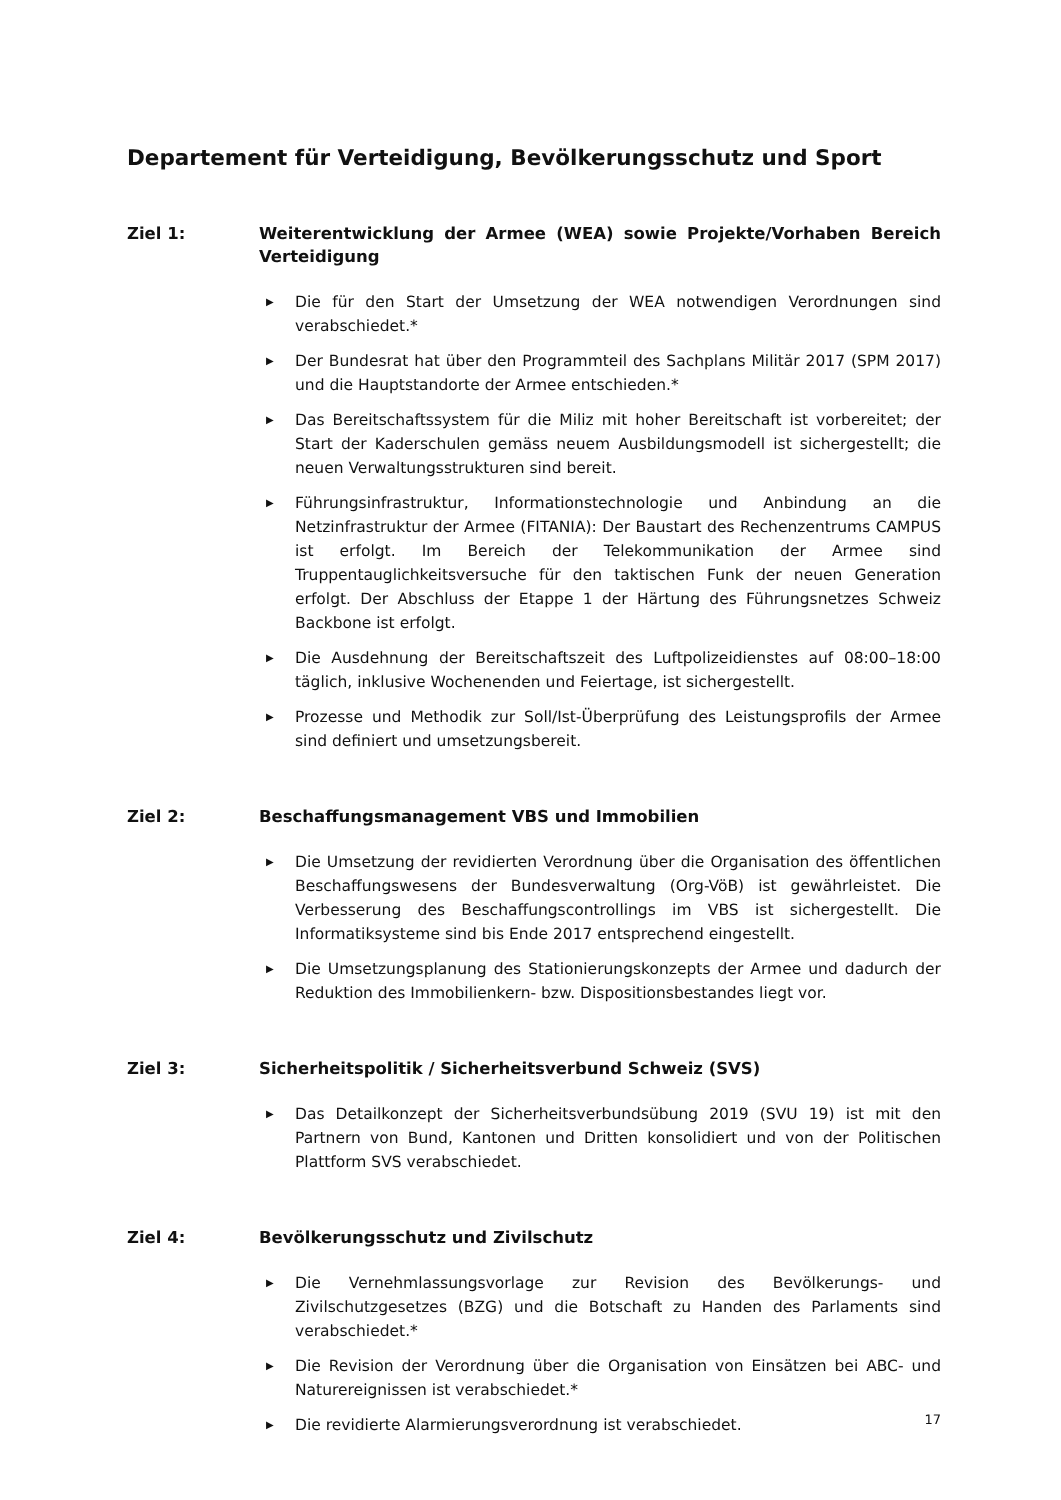Departement für Verteidigung, Bevölkerungsschutz und Sport
Ziel 1: Weiterentwicklung der Armee (WEA) sowie Projekte/Vorhaben Bereich Verteidigung
▶ Die für den Start der Umsetzung der WEA notwendigen Verordnungen sind verabschiedet.*
▶ Der Bundesrat hat über den Programmteil des Sachplans Militär 2017 (SPM 2017) und die Hauptstandorte der Armee entschieden.*
▶ Das Bereitschaftssystem für die Miliz mit hoher Bereitschaft ist vorbereitet; der Start der Kaderschulen gemäss neuem Ausbildungsmodell ist sichergestellt; die neuen Verwaltungsstrukturen sind bereit.
▶ Führungsinfrastruktur, Informationstechnologie und Anbindung an die Netzinfrastruktur der Armee (FITANIA): Der Baustart des Rechenzentrums CAMPUS ist erfolgt. Im Bereich der Telekommunikation der Armee sind Truppentauglichkeitsversuche für den taktischen Funk der neuen Generation erfolgt. Der Abschluss der Etappe 1 der Härtung des Führungsnetzes Schweiz Backbone ist erfolgt.
▶ Die Ausdehnung der Bereitschaftszeit des Luftpolizeidienstes auf 08:00–18:00 täglich, inklusive Wochenenden und Feiertage, ist sichergestellt.
▶ Prozesse und Methodik zur Soll/Ist-Überprüfung des Leistungsprofils der Armee sind definiert und umsetzungsbereit.
Ziel 2: Beschaffungsmanagement VBS und Immobilien
▶ Die Umsetzung der revidierten Verordnung über die Organisation des öffentlichen Beschaffungswesens der Bundesverwaltung (Org-VöB) ist gewährleistet. Die Verbesserung des Beschaffungscontrollings im VBS ist sichergestellt. Die Informatiksysteme sind bis Ende 2017 entsprechend eingestellt.
▶ Die Umsetzungsplanung des Stationierungskonzepts der Armee und dadurch der Reduktion des Immobilienkern- bzw. Dispositionsbestandes liegt vor.
Ziel 3: Sicherheitspolitik / Sicherheitsverbund Schweiz (SVS)
▶ Das Detailkonzept der Sicherheitsverbundsübung 2019 (SVU 19) ist mit den Partnern von Bund, Kantonen und Dritten konsolidiert und von der Politischen Plattform SVS verabschiedet.
Ziel 4: Bevölkerungsschutz und Zivilschutz
▶ Die Vernehmlassungsvorlage zur Revision des Bevölkerungs- und Zivilschutzgesetzes (BZG) und die Botschaft zu Handen des Parlaments sind verabschiedet.*
▶ Die Revision der Verordnung über die Organisation von Einsätzen bei ABC- und Naturereignissen ist verabschiedet.*
▶ Die revidierte Alarmierungsverordnung ist verabschiedet.
17